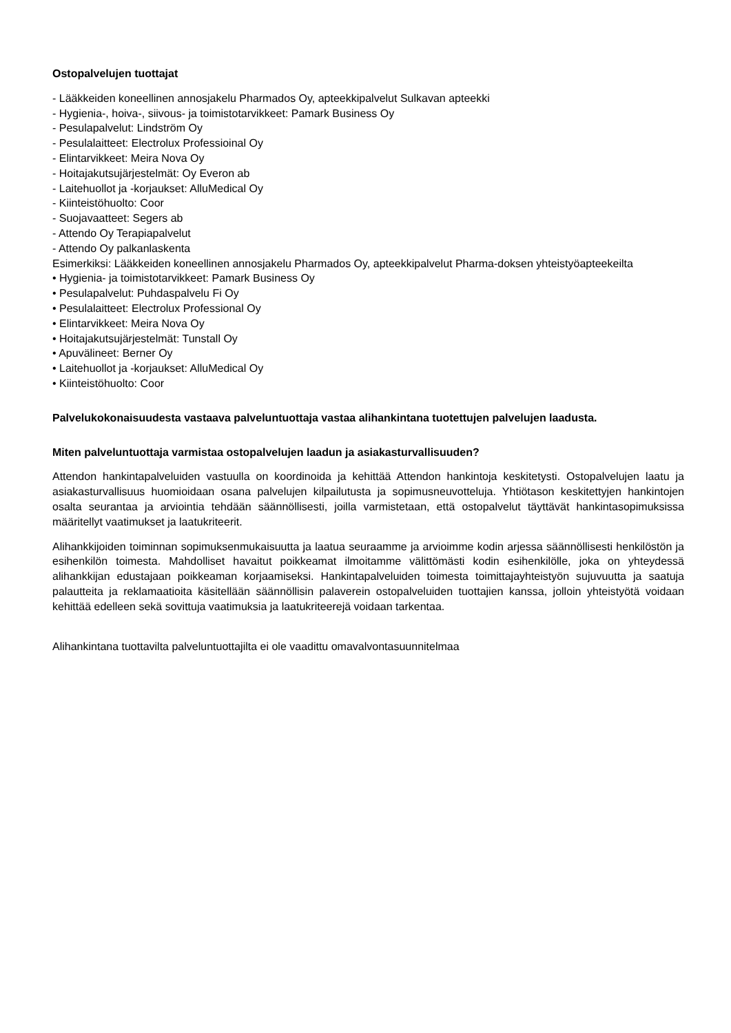Ostopalvelujen tuottajat
- Lääkkeiden koneellinen annosjakelu Pharmados Oy, apteekkipalvelut Sulkavan apteekki
- Hygienia-, hoiva-, siivous- ja toimistotarvikkeet: Pamark Business Oy
- Pesulapalvelut: Lindström Oy
- Pesulalaitteet: Electrolux Professioinal Oy
- Elintarvikkeet: Meira Nova Oy
- Hoitajakutsujärjestelmät: Oy Everon ab
- Laitehuollot ja -korjaukset: AlluMedical Oy
- Kiinteistöhuolto: Coor
- Suojavaatteet: Segers ab
- Attendo Oy Terapiapalvelut
- Attendo Oy palkanlaskenta
Esimerkiksi: Lääkkeiden koneellinen annosjakelu Pharmados Oy, apteekkipalvelut Pharma-doksen yhteistyöapteekeilta
• Hygienia- ja toimistotarvikkeet: Pamark Business Oy
• Pesulapalvelut: Puhdaspalvelu Fi Oy
• Pesulalaitteet: Electrolux Professional Oy
• Elintarvikkeet: Meira Nova Oy
• Hoitajakutsujärjestelmät: Tunstall Oy
• Apuvälineet: Berner Oy
• Laitehuollot ja -korjaukset: AlluMedical Oy
• Kiinteistöhuolto: Coor
Palvelukokonaisuudesta vastaava palveluntuottaja vastaa alihankintana tuotettujen palvelujen laadusta.
Miten palveluntuottaja varmistaa ostopalvelujen laadun ja asiakasturvallisuuden?
Attendon hankintapalveluiden vastuulla on koordinoida ja kehittää Attendon hankintoja keskitetysti. Ostopalvelujen laatu ja asiakasturvallisuus huomioidaan osana palvelujen kilpailutusta ja sopimusneuvotteluja. Yhtiötason keskitettyjen hankintojen osalta seurantaa ja arviointia tehdään säännöllisesti, joilla varmistetaan, että ostopalvelut täyttävät hankintasopimuksissa määritellyt vaatimukset ja laatukriteerit.
Alihankkijoiden toiminnan sopimuksenmukaisuutta ja laatua seuraamme ja arvioimme kodin arjessa säännöllisesti henkilöstön ja esihenkilön toimesta. Mahdolliset havaitut poikkeamat ilmoitamme välittömästi kodin esihenkilölle, joka on yhteydessä alihankkijan edustajaan poikkeaman korjaamiseksi. Hankintapalveluiden toimesta toimittajayhteistyön sujuvuutta ja saatuja palautteita ja reklamaatioita käsitellään säännöllisin palaverein ostopalveluiden tuottajien kanssa, jolloin yhteistyötä voidaan kehittää edelleen sekä sovittuja vaatimuksia ja laatukriteerejä voidaan tarkentaa.
Alihankintana tuottavilta palveluntuottajilta ei ole vaadittu omavalvontasuunnitelmaa